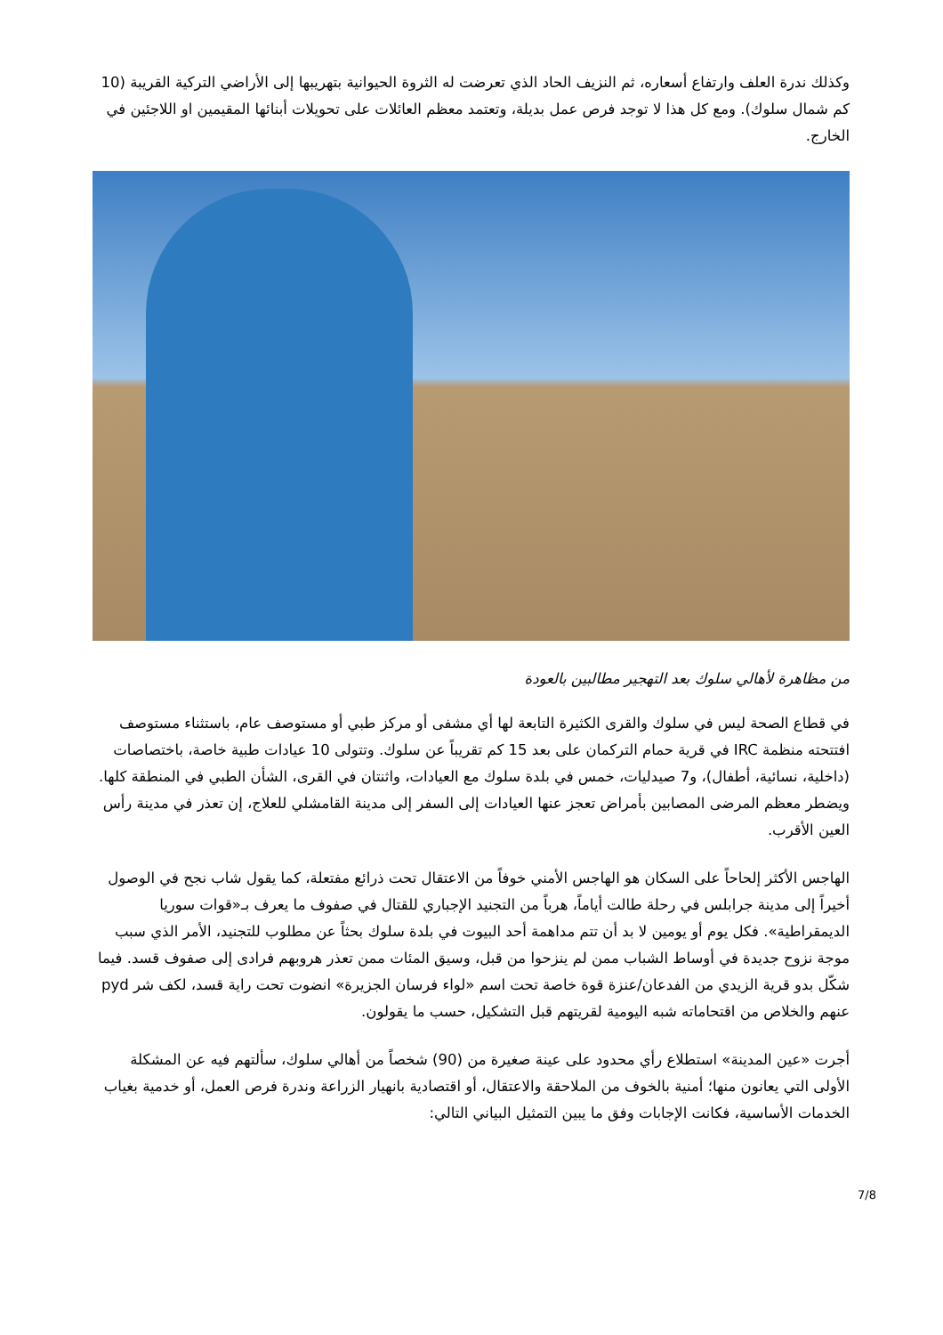وكذلك ندرة العلف وارتفاع أسعاره، ثم النزيف الحاد الذي تعرضت له الثروة الحيوانية بتهريبها إلى الأراضي التركية القريبة (10 كم شمال سلوك). ومع كل هذا لا توجد فرص عمل بديلة، وتعتمد معظم العائلات على تحويلات أبنائها المقيمين او اللاجئين في الخارج.
من مظاهرة لأهالي سلوك بعد التهجير مطالبين بالعودة
في قطاع الصحة ليس في سلوك والقرى الكثيرة التابعة لها أي مشفى أو مركز طبي أو مستوصف عام، باستثناء مستوصف افتتحته منظمة IRC في قرية حمام التركمان على بعد 15 كم تقريباً عن سلوك. وتتولى 10 عيادات طبية خاصة، باختصاصات (داخلية، نسائية، أطفال)، و7 صيدليات، خمس في بلدة سلوك مع العيادات، واثنتان في القرى، الشأن الطبي في المنطقة كلها. ويضطر معظم المرضى المصابين بأمراض تعجز عنها العيادات إلى السفر إلى مدينة القامشلي للعلاج، إن تعذر في مدينة رأس العين الأقرب.
الهاجس الأكثر إلحاحاً على السكان هو الهاجس الأمني خوفاً من الاعتقال تحت ذرائع مفتعلة، كما يقول شاب نجح في الوصول أخيراً إلى مدينة جرابلس في رحلة طالت أياماً، هرباً من التجنيد الإجباري للقتال في صفوف ما يعرف بـ«قوات سوريا الديمقراطية». فكل يوم أو يومين لا بد أن تتم مداهمة أحد البيوت في بلدة سلوك بحثاً عن مطلوب للتجنيد، الأمر الذي سبب موجة نزوح جديدة في أوساط الشباب ممن لم ينزحوا من قبل، وسيق المئات ممن تعذر هروبهم فرادى إلى صفوف قسد. فيما شكّل بدو قرية الزيدي من الفدعان/عنزة قوة خاصة تحت اسم «لواء فرسان الجزيرة» انضوت تحت راية قسد، لكف شر pyd عنهم والخلاص من اقتحاماته شبه اليومية لقريتهم قبل التشكيل، حسب ما يقولون.
أجرت «عين المدينة» استطلاع رأي محدود على عينة صغيرة من (90) شخصاً من أهالي سلوك، سألتهم فيه عن المشكلة الأولى التي يعانون منها؛ أمنية بالخوف من الملاحقة والاعتقال، أو اقتصادية بانهيار الزراعة وندرة فرص العمل، أو خدمية بغياب الخدمات الأساسية، فكانت الإجابات وفق ما يبين التمثيل البياني التالي:
7/8